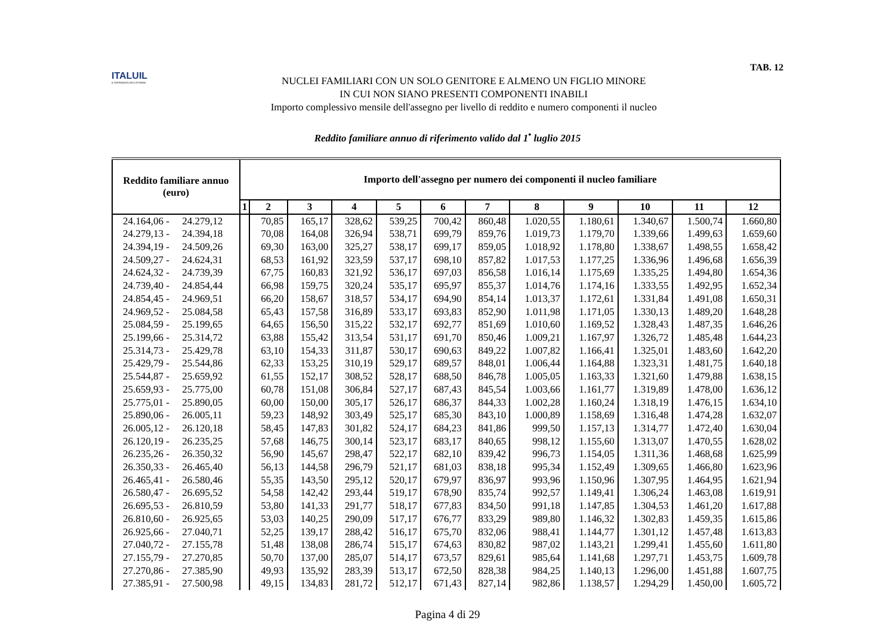ITALUIL
IL PATRONATO DEI CITTADINI
NUCLEI FAMILIARI CON UN SOLO GENITORE E ALMENO UN FIGLIO MINORE
IN CUI NON SIANO PRESENTI COMPONENTI INABILI
Importo complessivo mensile dell'assegno per livello di reddito e numero componenti il nucleo
TAB. 12
Reddito familiare annuo di riferimento valido dal 1<sup>•</sup> luglio 2015
| Reddito familiare annuo (euro) | Importo dell'assegno per numero dei componenti il nucleo familiare | | | | | | | | | | | |
| --- | --- | --- | --- | --- | --- | --- | --- | --- | --- | --- | --- | --- |
| | 1 | 2 | 3 | 4 | 5 | 6 | 7 | 8 | 9 | 10 | 11 | 12 |
| 24.164,06 - 24.279,12 | | 70,85 | 165,17 | 328,62 | 539,25 | 700,42 | 860,48 | 1.020,55 | 1.180,61 | 1.340,67 | 1.500,74 | 1.660,80 |
| 24.279,13 - 24.394,18 | | 70,08 | 164,08 | 326,94 | 538,71 | 699,79 | 859,76 | 1.019,73 | 1.179,70 | 1.339,66 | 1.499,63 | 1.659,60 |
| 24.394,19 - 24.509,26 | | 69,30 | 163,00 | 325,27 | 538,17 | 699,17 | 859,05 | 1.018,92 | 1.178,80 | 1.338,67 | 1.498,55 | 1.658,42 |
| 24.509,27 - 24.624,31 | | 68,53 | 161,92 | 323,59 | 537,17 | 698,10 | 857,82 | 1.017,53 | 1.177,25 | 1.336,96 | 1.496,68 | 1.656,39 |
| 24.624,32 - 24.739,39 | | 67,75 | 160,83 | 321,92 | 536,17 | 697,03 | 856,58 | 1.016,14 | 1.175,69 | 1.335,25 | 1.494,80 | 1.654,36 |
| 24.739,40 - 24.854,44 | | 66,98 | 159,75 | 320,24 | 535,17 | 695,97 | 855,37 | 1.014,76 | 1.174,16 | 1.333,55 | 1.492,95 | 1.652,34 |
| 24.854,45 - 24.969,51 | | 66,20 | 158,67 | 318,57 | 534,17 | 694,90 | 854,14 | 1.013,37 | 1.172,61 | 1.331,84 | 1.491,08 | 1.650,31 |
| 24.969,52 - 25.084,58 | | 65,43 | 157,58 | 316,89 | 533,17 | 693,83 | 852,90 | 1.011,98 | 1.171,05 | 1.330,13 | 1.489,20 | 1.648,28 |
| 25.084,59 - 25.199,65 | | 64,65 | 156,50 | 315,22 | 532,17 | 692,77 | 851,69 | 1.010,60 | 1.169,52 | 1.328,43 | 1.487,35 | 1.646,26 |
| 25.199,66 - 25.314,72 | | 63,88 | 155,42 | 313,54 | 531,17 | 691,70 | 850,46 | 1.009,21 | 1.167,97 | 1.326,72 | 1.485,48 | 1.644,23 |
| 25.314,73 - 25.429,78 | | 63,10 | 154,33 | 311,87 | 530,17 | 690,63 | 849,22 | 1.007,82 | 1.166,41 | 1.325,01 | 1.483,60 | 1.642,20 |
| 25.429,79 - 25.544,86 | | 62,33 | 153,25 | 310,19 | 529,17 | 689,57 | 848,01 | 1.006,44 | 1.164,88 | 1.323,31 | 1.481,75 | 1.640,18 |
| 25.544,87 - 25.659,92 | | 61,55 | 152,17 | 308,52 | 528,17 | 688,50 | 846,78 | 1.005,05 | 1.163,33 | 1.321,60 | 1.479,88 | 1.638,15 |
| 25.659,93 - 25.775,00 | | 60,78 | 151,08 | 306,84 | 527,17 | 687,43 | 845,54 | 1.003,66 | 1.161,77 | 1.319,89 | 1.478,00 | 1.636,12 |
| 25.775,01 - 25.890,05 | | 60,00 | 150,00 | 305,17 | 526,17 | 686,37 | 844,33 | 1.002,28 | 1.160,24 | 1.318,19 | 1.476,15 | 1.634,10 |
| 25.890,06 - 26.005,11 | | 59,23 | 148,92 | 303,49 | 525,17 | 685,30 | 843,10 | 1.000,89 | 1.158,69 | 1.316,48 | 1.474,28 | 1.632,07 |
| 26.005,12 - 26.120,18 | | 58,45 | 147,83 | 301,82 | 524,17 | 684,23 | 841,86 | 999,50 | 1.157,13 | 1.314,77 | 1.472,40 | 1.630,04 |
| 26.120,19 - 26.235,25 | | 57,68 | 146,75 | 300,14 | 523,17 | 683,17 | 840,65 | 998,12 | 1.155,60 | 1.313,07 | 1.470,55 | 1.628,02 |
| 26.235,26 - 26.350,32 | | 56,90 | 145,67 | 298,47 | 522,17 | 682,10 | 839,42 | 996,73 | 1.154,05 | 1.311,36 | 1.468,68 | 1.625,99 |
| 26.350,33 - 26.465,40 | | 56,13 | 144,58 | 296,79 | 521,17 | 681,03 | 838,18 | 995,34 | 1.152,49 | 1.309,65 | 1.466,80 | 1.623,96 |
| 26.465,41 - 26.580,46 | | 55,35 | 143,50 | 295,12 | 520,17 | 679,97 | 836,97 | 993,96 | 1.150,96 | 1.307,95 | 1.464,95 | 1.621,94 |
| 26.580,47 - 26.695,52 | | 54,58 | 142,42 | 293,44 | 519,17 | 678,90 | 835,74 | 992,57 | 1.149,41 | 1.306,24 | 1.463,08 | 1.619,91 |
| 26.695,53 - 26.810,59 | | 53,80 | 141,33 | 291,77 | 518,17 | 677,83 | 834,50 | 991,18 | 1.147,85 | 1.304,53 | 1.461,20 | 1.617,88 |
| 26.810,60 - 26.925,65 | | 53,03 | 140,25 | 290,09 | 517,17 | 676,77 | 833,29 | 989,80 | 1.146,32 | 1.302,83 | 1.459,35 | 1.615,86 |
| 26.925,66 - 27.040,71 | | 52,25 | 139,17 | 288,42 | 516,17 | 675,70 | 832,06 | 988,41 | 1.144,77 | 1.301,12 | 1.457,48 | 1.613,83 |
| 27.040,72 - 27.155,78 | | 51,48 | 138,08 | 286,74 | 515,17 | 674,63 | 830,82 | 987,02 | 1.143,21 | 1.299,41 | 1.455,60 | 1.611,80 |
| 27.155,79 - 27.270,85 | | 50,70 | 137,00 | 285,07 | 514,17 | 673,57 | 829,61 | 985,64 | 1.141,68 | 1.297,71 | 1.453,75 | 1.609,78 |
| 27.270,86 - 27.385,90 | | 49,93 | 135,92 | 283,39 | 513,17 | 672,50 | 828,38 | 984,25 | 1.140,13 | 1.296,00 | 1.451,88 | 1.607,75 |
| 27.385,91 - 27.500,98 | | 49,15 | 134,83 | 281,72 | 512,17 | 671,43 | 827,14 | 982,86 | 1.138,57 | 1.294,29 | 1.450,00 | 1.605,72 |
Pagina 4 di 29